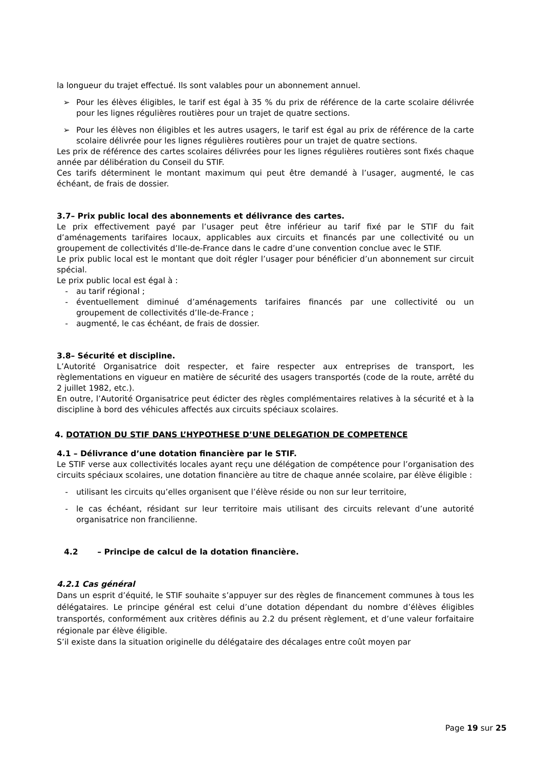la longueur du trajet effectué. Ils sont valables pour un abonnement annuel.
➢ Pour les élèves éligibles, le tarif est égal à 35 % du prix de référence de la carte scolaire délivrée pour les lignes régulières routières pour un trajet de quatre sections.
➢ Pour les élèves non éligibles et les autres usagers, le tarif est égal au prix de référence de la carte scolaire délivrée pour les lignes régulières routières pour un trajet de quatre sections.
Les prix de référence des cartes scolaires délivrées pour les lignes régulières routières sont fixés chaque année par délibération du Conseil du STIF.
Ces tarifs déterminent le montant maximum qui peut être demandé à l’usager, augmenté, le cas échéant, de frais de dossier.
3.7– Prix public local des abonnements et délivrance des cartes.
Le prix effectivement payé par l’usager peut être inférieur au tarif fixé par le STIF du fait d’aménagements tarifaires locaux, applicables aux circuits et financés par une collectivité ou un groupement de collectivités d’Ile-de-France dans le cadre d’une convention conclue avec le STIF.
Le prix public local est le montant que doit régler l’usager pour bénéficier d’un abonnement sur circuit spécial.
Le prix public local est égal à :
- au tarif régional ;
- éventuellement diminué d’aménagements tarifaires financés par une collectivité ou un groupement de collectivités d’Ile-de-France ;
- augmenté, le cas échéant, de frais de dossier.
3.8– Sécurité et discipline.
L’Autorité Organisatrice doit respecter, et faire respecter aux entreprises de transport, les règlementations en vigueur en matière de sécurité des usagers transportés (code de la route, arrêté du 2 juillet 1982, etc.).
En outre, l’Autorité Organisatrice peut édicter des règles complémentaires relatives à la sécurité et à la discipline à bord des véhicules affectés aux circuits spéciaux scolaires.
4. DOTATION DU STIF DANS L’HYPOTHESE D’UNE DELEGATION DE COMPETENCE
4.1 – Délivrance d’une dotation financière par le STIF.
Le STIF verse aux collectivités locales ayant reçu une délégation de compétence pour l’organisation des circuits spéciaux scolaires, une dotation financière au titre de chaque année scolaire, par élève éligible :
- utilisant les circuits qu’elles organisent que l’élève réside ou non sur leur territoire,
- le cas échéant, résidant sur leur territoire mais utilisant des circuits relevant d’une autorité organisatrice non francilienne.
4.2 – Principe de calcul de la dotation financière.
4.2.1 Cas général
Dans un esprit d’équité, le STIF souhaite s’appuyer sur des règles de financement communes à tous les délégataires. Le principe général est celui d’une dotation dépendant du nombre d’élèves éligibles transportés, conformément aux critères définis au 2.2 du présent règlement, et d’une valeur forfaitaire régionale par élève éligible.
S’il existe dans la situation originelle du délégataire des décalages entre coût moyen par
Page 19 sur 25